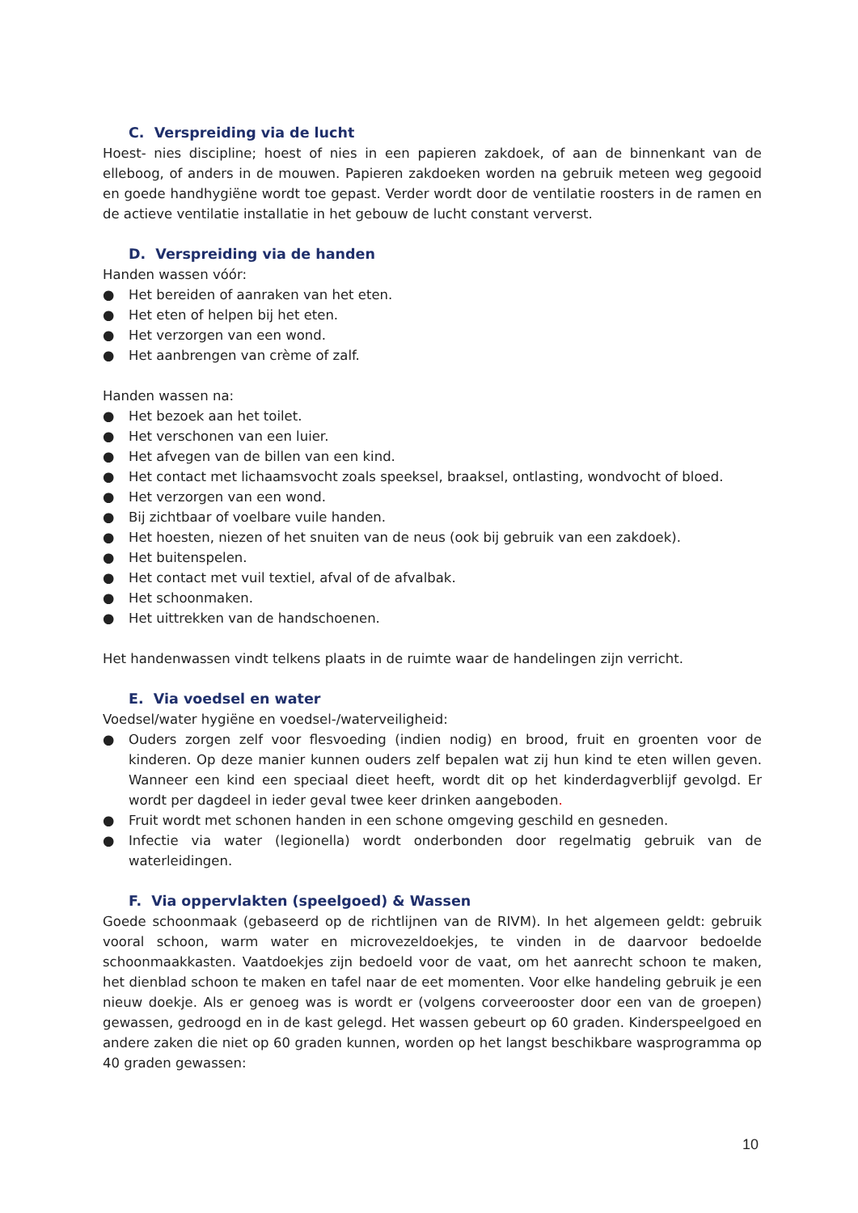C. Verspreiding via de lucht
Hoest- nies discipline; hoest of nies in een papieren zakdoek, of aan de binnenkant van de elleboog, of anders in de mouwen. Papieren zakdoeken worden na gebruik meteen weg gegooid en goede handhygiëne wordt toe gepast. Verder wordt door de ventilatie roosters in de ramen en de actieve ventilatie installatie in het gebouw de lucht constant ververst.
D. Verspreiding via de handen
Handen wassen vóór:
● Het bereiden of aanraken van het eten.
● Het eten of helpen bij het eten.
● Het verzorgen van een wond.
● Het aanbrengen van crème of zalf.
Handen wassen na:
● Het bezoek aan het toilet.
● Het verschonen van een luier.
● Het afvegen van de billen van een kind.
● Het contact met lichaamsvocht zoals speeksel, braaksel, ontlasting, wondvocht of bloed.
● Het verzorgen van een wond.
● Bij zichtbaar of voelbare vuile handen.
● Het hoesten, niezen of het snuiten van de neus (ook bij gebruik van een zakdoek).
● Het buitenspelen.
● Het contact met vuil textiel, afval of de afvalbak.
● Het schoonmaken.
● Het uittrekken van de handschoenen.
Het handenwassen vindt telkens plaats in de ruimte waar de handelingen zijn verricht.
E. Via voedsel en water
Voedsel/water hygiëne en voedsel-/waterveiligheid:
● Ouders zorgen zelf voor flesvoeding (indien nodig) en brood, fruit en groenten voor de kinderen. Op deze manier kunnen ouders zelf bepalen wat zij hun kind te eten willen geven. Wanneer een kind een speciaal dieet heeft, wordt dit op het kinderdagverblijf gevolgd. Er wordt per dagdeel in ieder geval twee keer drinken aangeboden.
● Fruit wordt met schonen handen in een schone omgeving geschild en gesneden.
● Infectie via water (legionella) wordt onderbonden door regelmatig gebruik van de waterleidingen.
F. Via oppervlakten (speelgoed) & Wassen
Goede schoonmaak (gebaseerd op de richtlijnen van de RIVM). In het algemeen geldt: gebruik vooral schoon, warm water en microvezeldoekjes, te vinden in de daarvoor bedoelde schoonmaakkasten. Vaatdoekjes zijn bedoeld voor de vaat, om het aanrecht schoon te maken, het dienblad schoon te maken en tafel naar de eet momenten. Voor elke handeling gebruik je een nieuw doekje. Als er genoeg was is wordt er (volgens corveerooster door een van de groepen) gewassen, gedroogd en in de kast gelegd. Het wassen gebeurt op 60 graden. Kinderspeelgoed en andere zaken die niet op 60 graden kunnen, worden op het langst beschikbare wasprogramma op 40 graden gewassen:
10